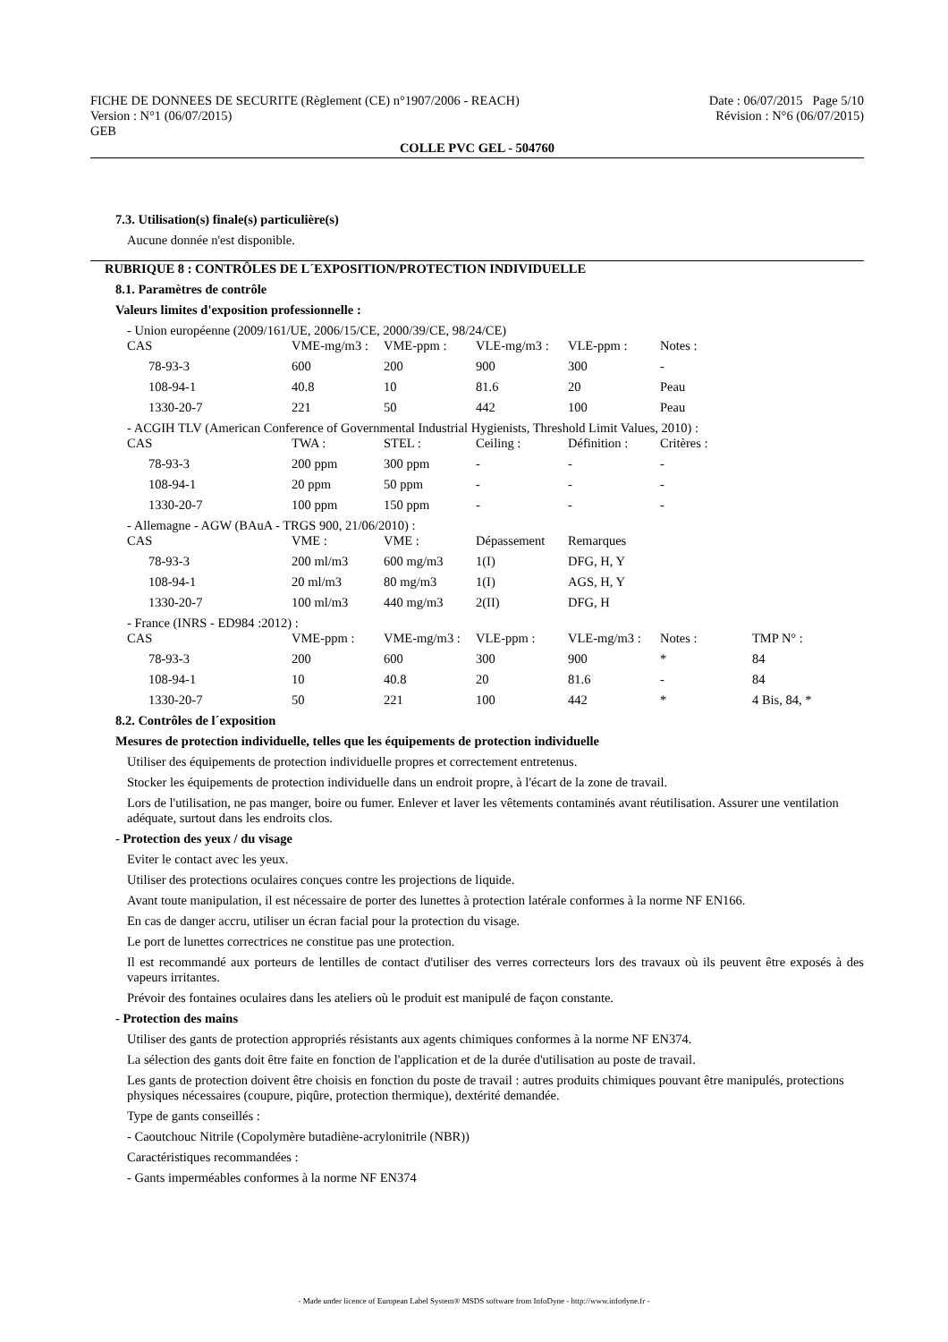FICHE DE DONNEES DE SECURITE (Règlement (CE) n°1907/2006 - REACH) Date : 06/07/2015 Page 5/10
Version : N°1 (06/07/2015) Révision : N°6 (06/07/2015)
GEB
COLLE PVC GEL - 504760
7.3. Utilisation(s) finale(s) particulière(s)
Aucune donnée n'est disponible.
RUBRIQUE 8 : CONTRÔLES DE L´EXPOSITION/PROTECTION INDIVIDUELLE
8.1. Paramètres de contrôle
Valeurs limites d'exposition professionnelle :
- Union européenne (2009/161/UE, 2006/15/CE, 2000/39/CE, 98/24/CE)
| CAS | VME-mg/m3 : | VME-ppm : | VLE-mg/m3 : | VLE-ppm : | Notes : |
| 78-93-3 | 600 | 200 | 900 | 300 | - |
| 108-94-1 | 40.8 | 10 | 81.6 | 20 | Peau |
| 1330-20-7 | 221 | 50 | 442 | 100 | Peau |
- ACGIH TLV (American Conference of Governmental Industrial Hygienists, Threshold Limit Values, 2010) :
| CAS | TWA : | STEL : | Ceiling : | Définition : | Critères : |
| 78-93-3 | 200 ppm | 300 ppm | - | - | - |
| 108-94-1 | 20 ppm | 50 ppm | - | - | - |
| 1330-20-7 | 100 ppm | 150 ppm | - | - | - |
- Allemagne - AGW (BAuA - TRGS 900, 21/06/2010) :
| CAS | VME : | VME : | Dépassement | Remarques |
| 78-93-3 | 200 ml/m3 | 600 mg/m3 | 1(I) | DFG, H, Y |
| 108-94-1 | 20 ml/m3 | 80 mg/m3 | 1(I) | AGS, H, Y |
| 1330-20-7 | 100 ml/m3 | 440 mg/m3 | 2(II) | DFG, H |
- France (INRS - ED984 :2012) :
| CAS | VME-ppm : | VME-mg/m3 : | VLE-ppm : | VLE-mg/m3 : | Notes : | TMP N° : |
| 78-93-3 | 200 | 600 | 300 | 900 | * | 84 |
| 108-94-1 | 10 | 40.8 | 20 | 81.6 | - | 84 |
| 1330-20-7 | 50 | 221 | 100 | 442 | * | 4 Bis, 84, * |
8.2. Contrôles de l´exposition
Mesures de protection individuelle, telles que les équipements de protection individuelle
Utiliser des équipements de protection individuelle propres et correctement entretenus.
Stocker les équipements de protection individuelle dans un endroit propre, à l'écart de la zone de travail.
Lors de l'utilisation, ne pas manger, boire ou fumer. Enlever et laver les vêtements contaminés avant réutilisation. Assurer une ventilation adéquate, surtout dans les endroits clos.
- Protection des yeux / du visage
Eviter le contact avec les yeux.
Utiliser des protections oculaires conçues contre les projections de liquide.
Avant toute manipulation, il est nécessaire de porter des lunettes à protection latérale conformes à la norme NF EN166.
En cas de danger accru, utiliser un écran facial pour la protection du visage.
Le port de lunettes correctrices ne constitue pas une protection.
Il est recommandé aux porteurs de lentilles de contact d'utiliser des verres correcteurs lors des travaux où ils peuvent être exposés à des vapeurs irritantes.
Prévoir des fontaines oculaires dans les ateliers où le produit est manipulé de façon constante.
- Protection des mains
Utiliser des gants de protection appropriés résistants aux agents chimiques conformes à la norme NF EN374.
La sélection des gants doit être faite en fonction de l'application et de la durée d'utilisation au poste de travail.
Les gants de protection doivent être choisis en fonction du poste de travail : autres produits chimiques pouvant être manipulés, protections physiques nécessaires (coupure, piqûre, protection thermique), dextérité demandée.
Type de gants conseillés :
- Caoutchouc Nitrile (Copolymère butadiène-acrylonitrile (NBR))
Caractéristiques recommandées :
- Gants imperméables conformes à la norme NF EN374
- Made under licence of European Label System® MSDS software from InfoDyne - http://www.infodyne.fr -